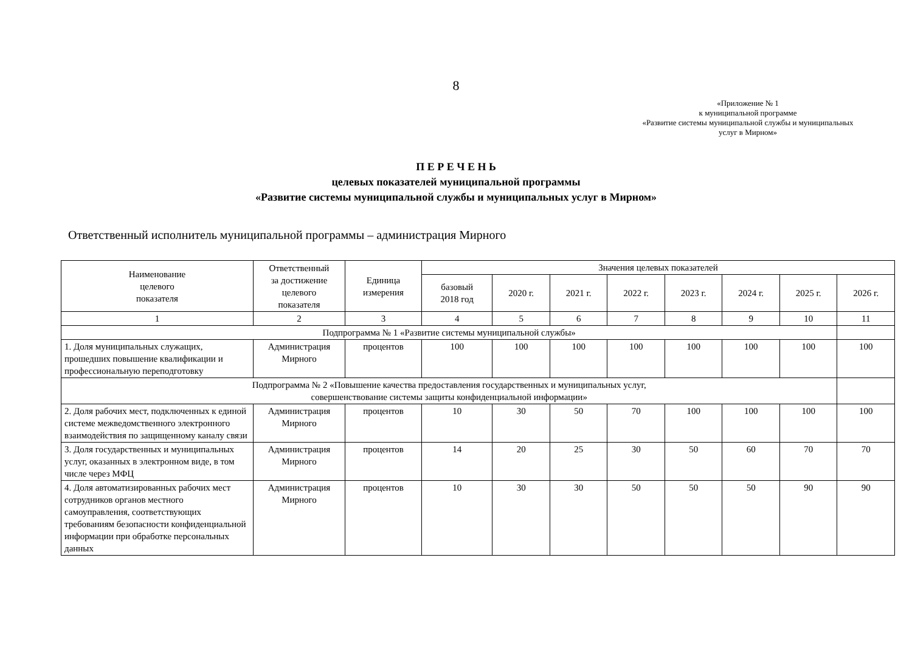8
«Приложение № 1
к муниципальной программе
«Развитие системы муниципальной службы и муниципальных
услуг в Мирном»
П Е Р Е Ч Е Н Ь
целевых показателей муниципальной программы
«Развитие системы муниципальной службы и муниципальных услуг в Мирном»
Ответственный исполнитель муниципальной программы – администрация Мирного
| Наименование целевого показателя | Ответственный за достижение целевого показателя | Единица измерения | Значения целевых показателей | | | | | | | |
| --- | --- | --- | --- | --- | --- | --- | --- | --- | --- | --- |
| | | | базовый 2018 год | 2020 г. | 2021 г. | 2022 г. | 2023 г. | 2024 г. | 2025 г. | 2026 г. |
| 1 | 2 | 3 | 4 | 5 | 6 | 7 | 8 | 9 | 10 | 11 |
| Подпрограмма № 1 «Развитие системы муниципальной службы» | | | | | | | | | | |
| 1. Доля муниципальных служащих, прошедших повышение квалификации и профессиональную переподготовку | Администрация Мирного | процентов | 100 | 100 | 100 | 100 | 100 | 100 | 100 | 100 |
| Подпрограмма № 2 «Повышение качества предоставления государственных и муниципальных услуг, совершенствование системы защиты конфиденциальной информации» | | | | | | | | | | |
| 2. Доля рабочих мест, подключенных к единой системе межведомственного электронного взаимодействия по защищенному каналу связи | Администрация Мирного | процентов | 10 | 30 | 50 | 70 | 100 | 100 | 100 | 100 |
| 3. Доля государственных и муниципальных услуг, оказанных в электронном виде, в том числе через МФЦ | Администрация Мирного | процентов | 14 | 20 | 25 | 30 | 50 | 60 | 70 | 70 |
| 4. Доля автоматизированных рабочих мест сотрудников органов местного самоуправления, соответствующих требованиям безопасности конфиденциальной информации при обработке персональных данных | Администрация Мирного | процентов | 10 | 30 | 30 | 50 | 50 | 50 | 90 | 90 |